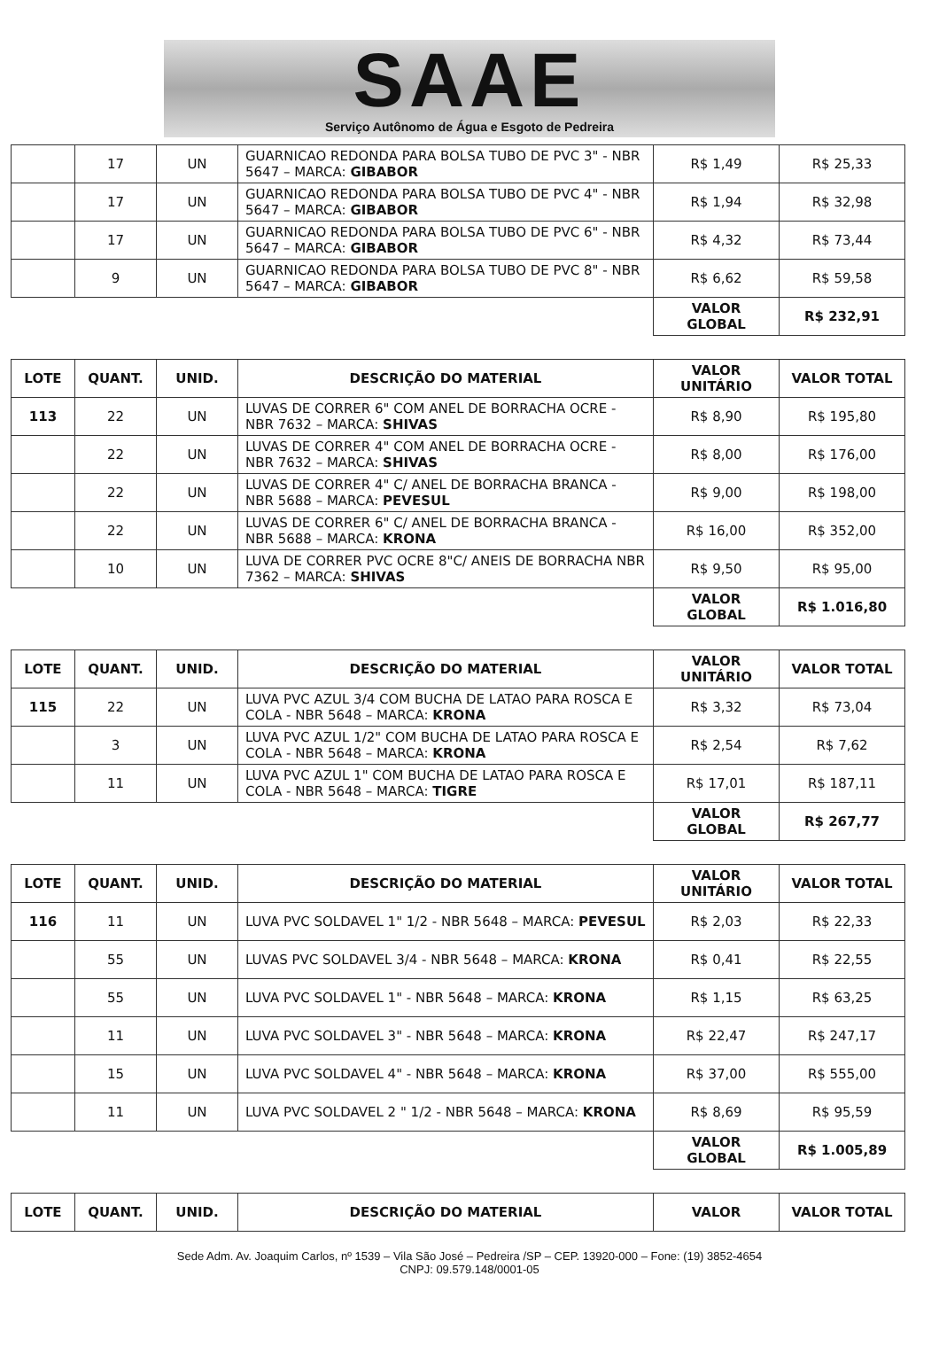SAAE
Serviço Autônomo de Água e Esgoto de Pedreira
| | 17 | UN | GUARNICAO REDONDA PARA BOLSA TUBO DE PVC 3" - NBR 5647 – MARCA: GIBABOR | R$ 1,49 | R$ 25,33 |
| | 17 | UN | GUARNICAO REDONDA PARA BOLSA TUBO DE PVC 4" - NBR 5647 – MARCA: GIBABOR | R$ 1,94 | R$ 32,98 |
| | 17 | UN | GUARNICAO REDONDA PARA BOLSA TUBO DE PVC 6" - NBR 5647 – MARCA: GIBABOR | R$ 4,32 | R$ 73,44 |
| | 9 | UN | GUARNICAO REDONDA PARA BOLSA TUBO DE PVC 8" - NBR 5647 – MARCA: GIBABOR | R$ 6,62 | R$ 59,58 |
| | | | | VALOR GLOBAL | R$ 232,91 |
| LOTE | QUANT. | UNID. | DESCRIÇÃO DO MATERIAL | VALOR UNITÁRIO | VALOR TOTAL |
| --- | --- | --- | --- | --- | --- |
| 113 | 22 | UN | LUVAS DE CORRER 6" COM ANEL DE BORRACHA OCRE - NBR 7632 – MARCA: SHIVAS | R$ 8,90 | R$ 195,80 |
| | 22 | UN | LUVAS DE CORRER 4" COM ANEL DE BORRACHA OCRE - NBR 7632 – MARCA: SHIVAS | R$ 8,00 | R$ 176,00 |
| | 22 | UN | LUVAS DE CORRER 4" C/ ANEL DE BORRACHA BRANCA - NBR 5688 – MARCA: PEVESUL | R$ 9,00 | R$ 198,00 |
| | 22 | UN | LUVAS DE CORRER 6" C/ ANEL DE BORRACHA BRANCA - NBR 5688 – MARCA: KRONA | R$ 16,00 | R$ 352,00 |
| | 10 | UN | LUVA DE CORRER PVC OCRE 8"C/ ANEIS DE BORRACHA NBR 7362 – MARCA: SHIVAS | R$ 9,50 | R$ 95,00 |
| | | | | VALOR GLOBAL | R$ 1.016,80 |
| LOTE | QUANT. | UNID. | DESCRIÇÃO DO MATERIAL | VALOR UNITÁRIO | VALOR TOTAL |
| --- | --- | --- | --- | --- | --- |
| 115 | 22 | UN | LUVA PVC AZUL 3/4 COM BUCHA DE LATAO PARA ROSCA E COLA - NBR 5648 – MARCA: KRONA | R$ 3,32 | R$ 73,04 |
| | 3 | UN | LUVA PVC AZUL 1/2" COM BUCHA DE LATAO PARA ROSCA E COLA - NBR 5648 – MARCA: KRONA | R$ 2,54 | R$ 7,62 |
| | 11 | UN | LUVA PVC AZUL 1" COM BUCHA DE LATAO PARA ROSCA E COLA - NBR 5648 – MARCA: TIGRE | R$ 17,01 | R$ 187,11 |
| | | | | VALOR GLOBAL | R$ 267,77 |
| LOTE | QUANT. | UNID. | DESCRIÇÃO DO MATERIAL | VALOR UNITÁRIO | VALOR TOTAL |
| --- | --- | --- | --- | --- | --- |
| 116 | 11 | UN | LUVA PVC SOLDAVEL 1" 1/2 - NBR 5648 – MARCA: PEVESUL | R$ 2,03 | R$ 22,33 |
| | 55 | UN | LUVAS PVC SOLDAVEL 3/4 - NBR 5648 – MARCA: KRONA | R$ 0,41 | R$ 22,55 |
| | 55 | UN | LUVA PVC SOLDAVEL 1" - NBR 5648 – MARCA: KRONA | R$ 1,15 | R$ 63,25 |
| | 11 | UN | LUVA PVC SOLDAVEL 3" - NBR 5648 – MARCA: KRONA | R$ 22,47 | R$ 247,17 |
| | 15 | UN | LUVA PVC SOLDAVEL 4" - NBR 5648 – MARCA: KRONA | R$ 37,00 | R$ 555,00 |
| | 11 | UN | LUVA PVC SOLDAVEL 2 " 1/2 - NBR 5648 – MARCA: KRONA | R$ 8,69 | R$ 95,59 |
| | | | | VALOR GLOBAL | R$ 1.005,89 |
| LOTE | QUANT. | UNID. | DESCRIÇÃO DO MATERIAL | VALOR | VALOR TOTAL |
| --- | --- | --- | --- | --- | --- |
Sede Adm. Av. Joaquim Carlos, nº 1539 – Vila São José – Pedreira /SP – CEP. 13920-000 – Fone: (19) 3852-4654
CNPJ: 09.579.148/0001-05